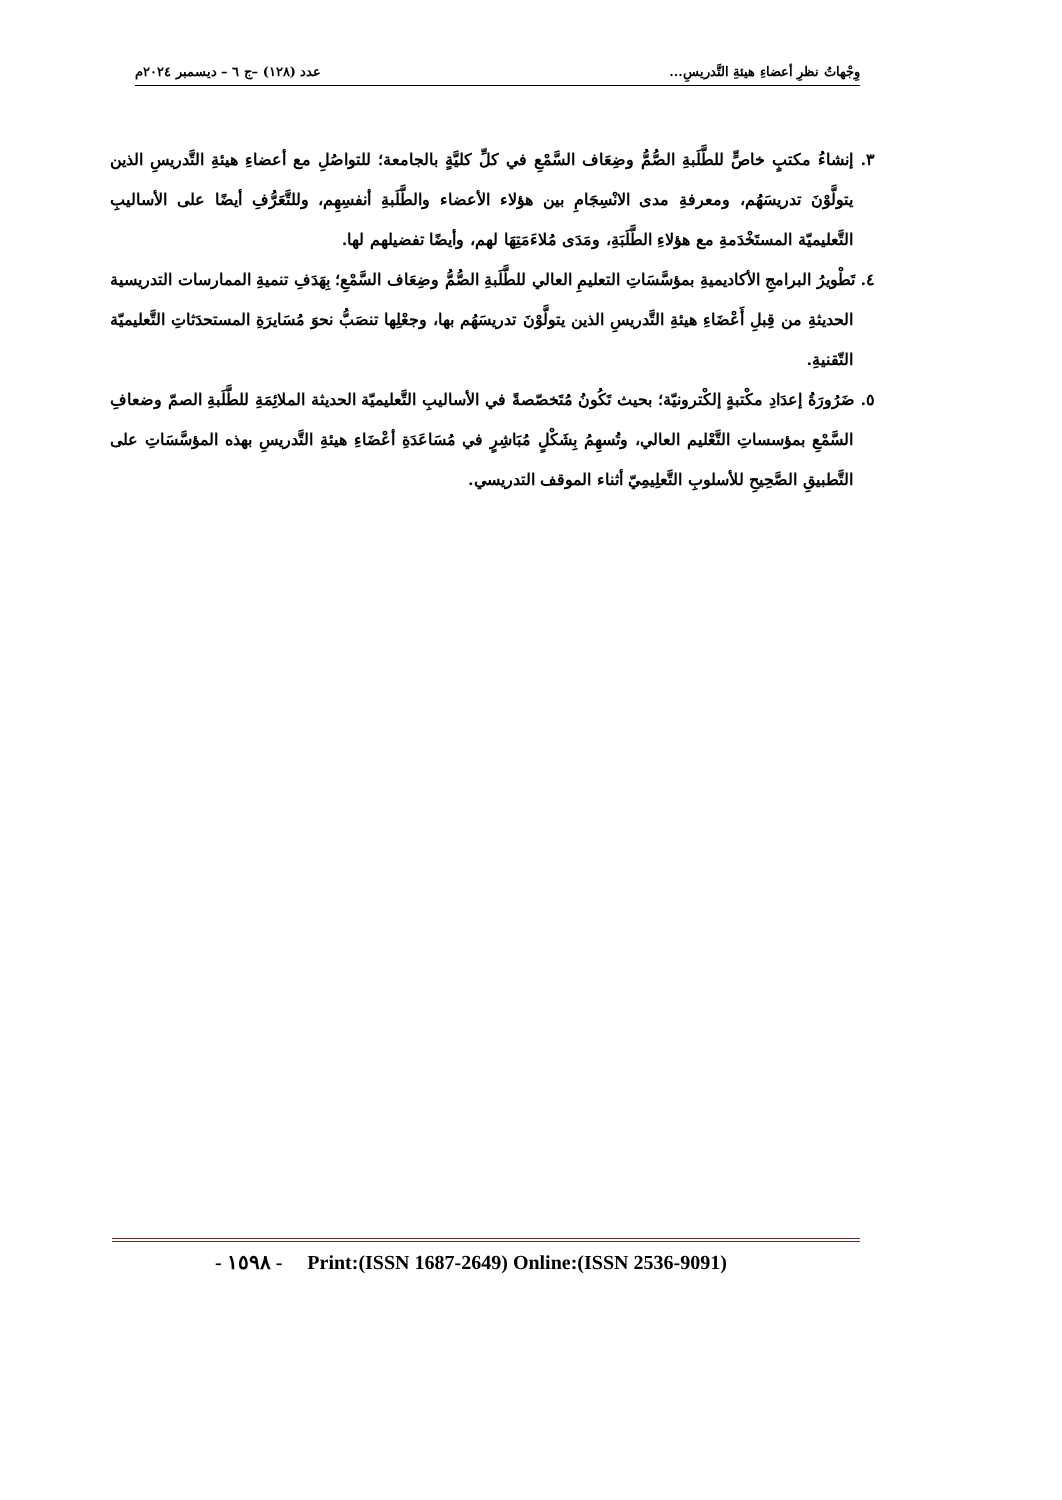وِجْهاتُ نظرِ أعضاءِ هيئةِ التَّدريسِ... عدد (١٢٨) –ج ٦ – ديسمبر ٢٠٢٤م
٣. إنشاءُ مكتبٍ خاصٍّ للطَّلَبةِ الصُّمُّ وضِعَاف السَّمْعِ في كلِّ كليَّةٍ بالجامعة؛ للتواصُلِ مع أعضاءِ هيئةِ التَّدريسِ الذين يتولَّوْنَ تدريسَهُم، ومعرفةِ مدى الانْسِجَامِ بين هؤلاء الأعضاء والطَّلَبةِ أنفسِهِم، وللتَّعَرُّفِ أيضًا على الأساليبِ التَّعليميّة المستَخْدَمةِ مع هؤلاءِ الطَّلَبَةِ، ومَدَى مُلاءَمَتِهَا لهم، وأيضًا تفضيلهم لها.
٤. تَطْويرُ البرامجِ الأكاديميةِ بمؤسَّسَاتِ التعليمِ العالي للطَّلَبةِ الصُّمُّ وضِعَاف السَّمْعِ؛ بِهَدَفِ تنميةِ الممارسات التدريسية الحديثةِ من قِبلِ أَعْضَاءِ هيئةِ التَّدريسِ الذين يتولَّوْنَ تدريسَهُم بها، وجعْلِها تنصَبُّ نحوَ مُسَايرَةِ المستحدَثاتِ التَّعليميّة التّقنيةِ.
٥. ضَرُورَةُ إعدَادِ مكْتبةٍ إلكْترونيّة؛ بحيث تَكُونُ مُتَخصّصةً في الأساليبِ التَّعليميّة الحديثة الملائِمَةِ للطَّلَبةِ الصمّ وضعافِ السَّمْعِ بمؤسساتِ التَّعْليم العالي، وتُسهِمُ بِشَكْلٍ مُبَاشِرٍ في مُسَاعَدَةِ أعْضَاءِ هيئةِ التَّدريسِ بهذه المؤسَّسَاتِ على التَّطبيقِ الصَّحِيحِ للأسلوبِ التَّعلِيمِيّ أثناء الموقف التدريسي.
- ١٥٩٨ - Print:(ISSN 1687-2649) Online:(ISSN 2536-9091)